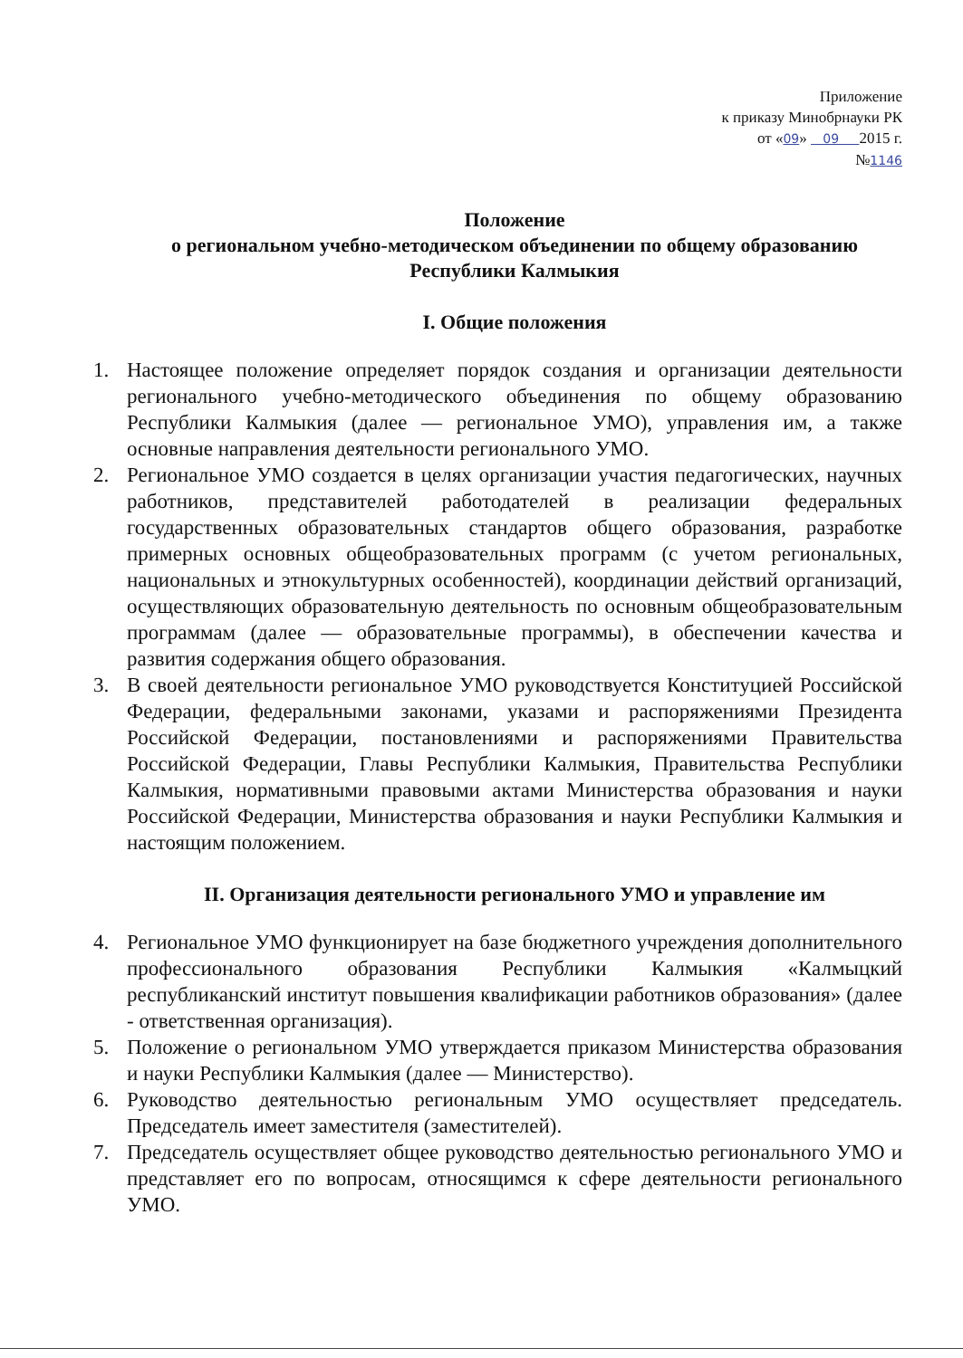Приложение
к приказу Минобрнауки РК
от «09» 09 2015 г.
№1146
Положение
о региональном учебно-методическом объединении по общему образованию Республики Калмыкия
I. Общие положения
1. Настоящее положение определяет порядок создания и организации деятельности регионального учебно-методического объединения по общему образованию Республики Калмыкия (далее — региональное УМО), управления им, а также основные направления деятельности регионального УМО.
2. Региональное УМО создается в целях организации участия педагогических, научных работников, представителей работодателей в реализации федеральных государственных образовательных стандартов общего образования, разработке примерных основных общеобразовательных программ (с учетом региональных, национальных и этнокультурных особенностей), координации действий организаций, осуществляющих образовательную деятельность по основным общеобразовательным программам (далее — образовательные программы), в обеспечении качества и развития содержания общего образования.
3. В своей деятельности региональное УМО руководствуется Конституцией Российской Федерации, федеральными законами, указами и распоряжениями Президента Российской Федерации, постановлениями и распоряжениями Правительства Российской Федерации, Главы Республики Калмыкия, Правительства Республики Калмыкия, нормативными правовыми актами Министерства образования и науки Российской Федерации, Министерства образования и науки Республики Калмыкия и настоящим положением.
II. Организация деятельности регионального УМО и управление им
4. Региональное УМО функционирует на базе бюджетного учреждения дополнительного профессионального образования Республики Калмыкия «Калмыцкий республиканский институт повышения квалификации работников образования» (далее - ответственная организация).
5. Положение о региональном УМО утверждается приказом Министерства образования и науки Республики Калмыкия (далее — Министерство).
6. Руководство деятельностью региональным УМО осуществляет председатель. Председатель имеет заместителя (заместителей).
7. Председатель осуществляет общее руководство деятельностью регионального УМО и представляет его по вопросам, относящимся к сфере деятельности регионального УМО.